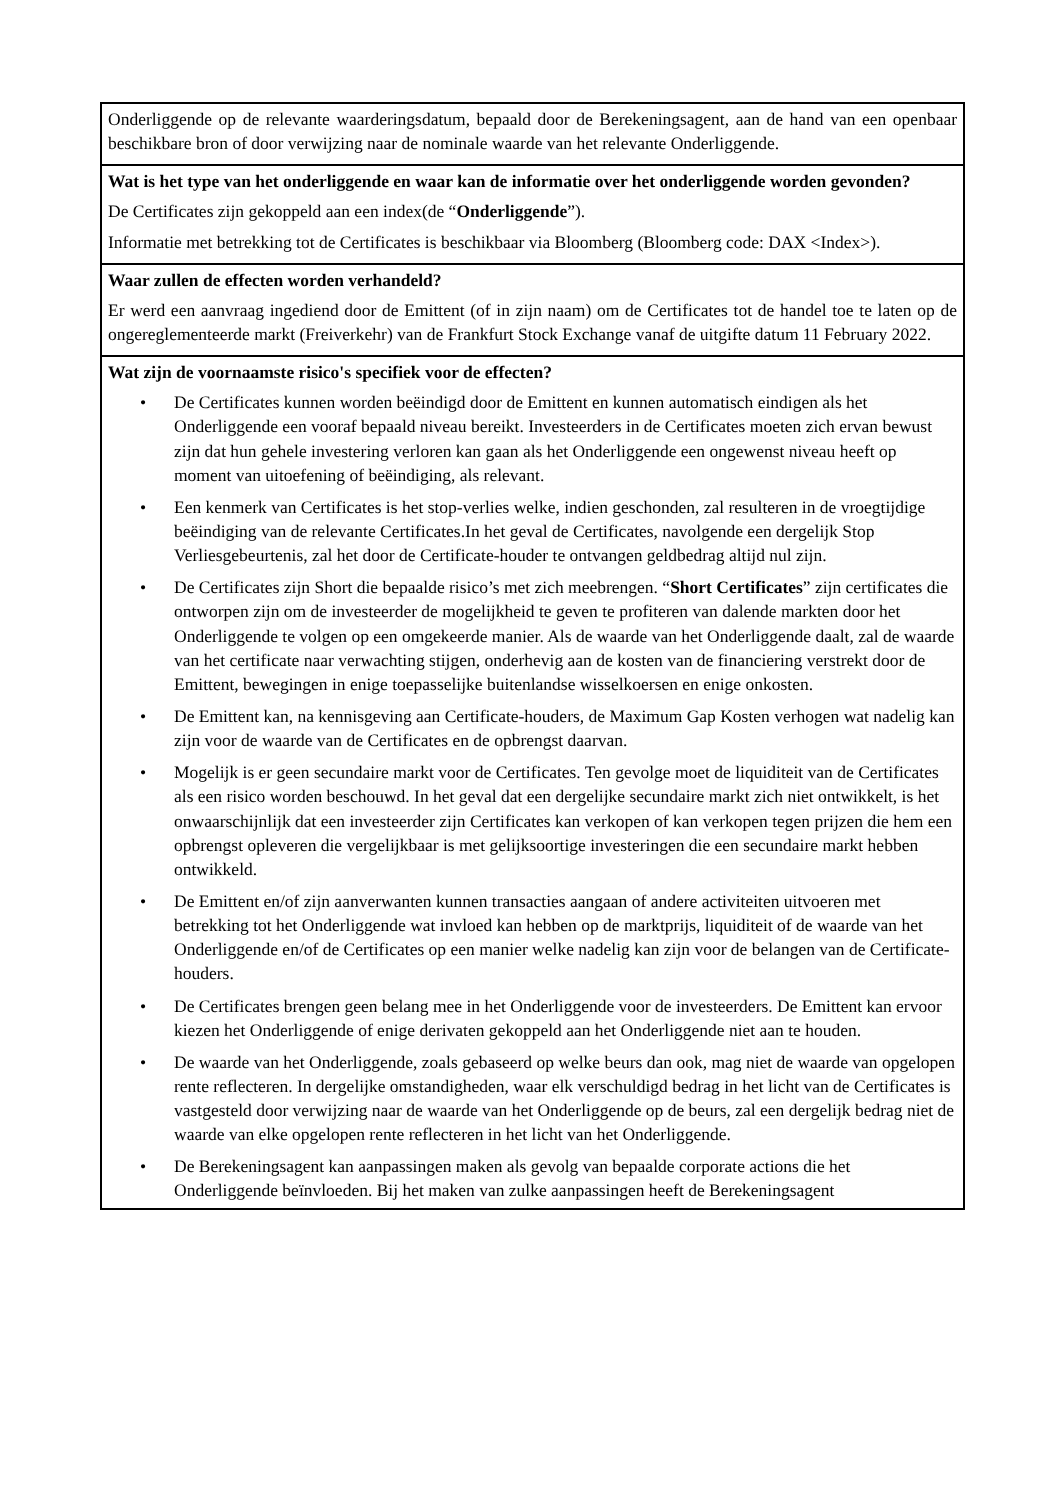| Onderliggende op de relevante waarderingsdatum, bepaald door de Berekeningsagent, aan de hand van een openbaar beschikbare bron of door verwijzing naar de nominale waarde van het relevante Onderliggende. |
| Wat is het type van het onderliggende en waar kan de informatie over het onderliggende worden gevonden? De Certificates zijn gekoppeld aan een index(de “ Onderliggende ”). Informatie met betrekking tot de Certificates is beschikbaar via Bloomberg (Bloomberg code: DAX <Index>). |
| Waar zullen de effecten worden verhandeld? Er werd een aanvraag ingediend door de Emittent (of in zijn naam) om de Certificates tot de handel toe te laten op de ongereglementeerde markt (Freiverkehr) van de Frankfurt Stock Exchange vanaf de uitgifte datum 11 February 2022. |
| Wat zijn de voornaamste risico's specifiek voor de effecten? • De Certificates kunnen worden beëindigd door de Emittent en kunnen automatisch eindigen als het Onderliggende een vooraf bepaald niveau bereikt. Investeerders in de Certificates moeten zich ervan bewust zijn dat hun gehele investering verloren kan gaan als het Onderliggende een ongewenst niveau heeft op moment van uitoefening of beëindiging, als relevant. • Een kenmerk van Certificates is het stop-verlies welke, indien geschonden, zal resulteren in de vroegtijdige beëindiging van de relevante Certificates.In het geval de Certificates, navolgende een dergelijk Stop Verliesgebeurtenis, zal het door de Certificate-houder te ontvangen geldbedrag altijd nul zijn. • De Certificates zijn Short die bepaalde risico’s met zich meebrengen. “ Short Certificates ” zijn certificates die ontworpen zijn om de investeerder de mogelijkheid te geven te profiteren van dalende markten door het Onderliggende te volgen op een omgekeerde manier. Als de waarde van het Onderliggende daalt, zal de waarde van het certificate naar verwachting stijgen, onderhevig aan de kosten van de financiering verstrekt door de Emittent, bewegingen in enige toepasselijke buitenlandse wisselkoersen en enige onkosten. • De Emittent kan, na kennisgeving aan Certificate-houders, de Maximum Gap Kosten verhogen wat nadelig kan zijn voor de waarde van de Certificates en de opbrengst daarvan. • Mogelijk is er geen secundaire markt voor de Certificates. Ten gevolge moet de liquiditeit van de Certificates als een risico worden beschouwd. In het geval dat een dergelijke secundaire markt zich niet ontwikkelt, is het onwaarschijnlijk dat een investeerder zijn Certificates kan verkopen of kan verkopen tegen prijzen die hem een opbrengst opleveren die vergelijkbaar is met gelijksoortige investeringen die een secundaire markt hebben ontwikkeld. • De Emittent en/of zijn aanverwanten kunnen transacties aangaan of andere activiteiten uitvoeren met betrekking tot het Onderliggende wat invloed kan hebben op de marktprijs, liquiditeit of de waarde van het Onderliggende en/of de Certificates op een manier welke nadelig kan zijn voor de belangen van de Certificate-houders. • De Certificates brengen geen belang mee in het Onderliggende voor de investeerders. De Emittent kan ervoor kiezen het Onderliggende of enige derivaten gekoppeld aan het Onderliggende niet aan te houden. • De waarde van het Onderliggende, zoals gebaseerd op welke beurs dan ook, mag niet de waarde van opgelopen rente reflecteren. In dergelijke omstandigheden, waar elk verschuldigd bedrag in het licht van de Certificates is vastgesteld door verwijzing naar de waarde van het Onderliggende op de beurs, zal een dergelijk bedrag niet de waarde van elke opgelopen rente reflecteren in het licht van het Onderliggende. • De Berekeningsagent kan aanpassingen maken als gevolg van bepaalde corporate actions die het Onderliggende beïnvloeden. Bij het maken van zulke aanpassingen heeft de Berekeningsagent |